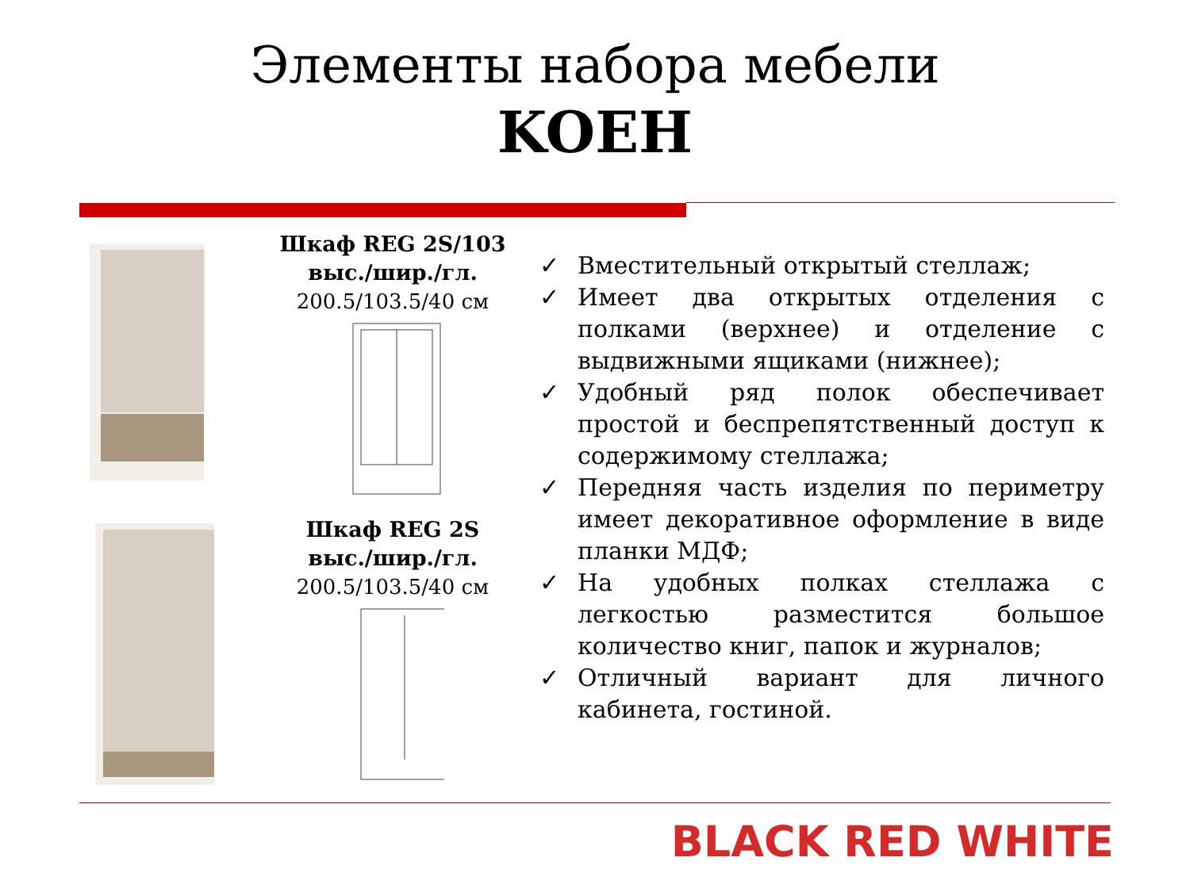Элементы набора мебели
KOEH
Шкаф REG 2S/103
выс./шир./гл.
200.5/103.5/40 см
Шкаф REG 2S
выс./шир./гл.
200.5/103.5/40 см
✓ Вместительный открытый стеллаж;
✓ Имеет два открытых отделения с полками (верхнее) и отделение с выдвижными ящиками (нижнее);
✓ Удобный ряд полок обеспечивает простой и беспрепятственный доступ к содержимому стеллажа;
✓ Передняя часть изделия по периметру имеет декоративное оформление в виде планки МДФ;
✓ На удобных полках стеллажа с легкостью разместится большое количество книг, папок и журналов;
✓ Отличный вариант для личного кабинета, гостиной.
BLACK RED WHITE